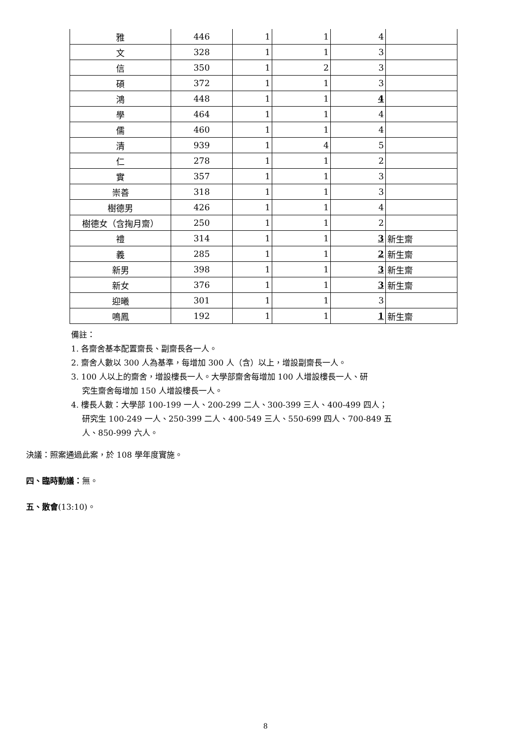| 雅 | 446 | 1 | 1 | 4 | |
| 文 | 328 | 1 | 1 | 3 | |
| 信 | 350 | 1 | 2 | 3 | |
| 碩 | 372 | 1 | 1 | 3 | |
| 鴻 | 448 | 1 | 1 | 4 | |
| 學 | 464 | 1 | 1 | 4 | |
| 儒 | 460 | 1 | 1 | 4 | |
| 清 | 939 | 1 | 4 | 5 | |
| 仁 | 278 | 1 | 1 | 2 | |
| 實 | 357 | 1 | 1 | 3 | |
| 崇善 | 318 | 1 | 1 | 3 | |
| 樹德男 | 426 | 1 | 1 | 4 | |
| 樹德女（含掬月齋） | 250 | 1 | 1 | 2 | |
| 禮 | 314 | 1 | 1 | 3 | 新生齋 |
| 義 | 285 | 1 | 1 | 2 | 新生齋 |
| 新男 | 398 | 1 | 1 | 3 | 新生齋 |
| 新女 | 376 | 1 | 1 | 3 | 新生齋 |
| 迎曦 | 301 | 1 | 1 | 3 | |
| 鳴鳳 | 192 | 1 | 1 | 1 | 新生齋 |
備註：
1. 各齋舍基本配置齋長、副齋長各一人。
2. 齋舍人數以 300 人為基準，每增加 300 人（含）以上，增設副齋長一人。
3. 100 人以上的齋舍，增設樓長一人。大學部齋舍每增加 100 人增設樓長一人、研
究生齋舍每增加 150 人增設樓長一人。
4. 樓長人數：大學部 100-199 一人、200-299 二人、300-399 三人、400-499 四人；
研究生 100-249 一人、250-399 二人、400-549 三人、550-699 四人、700-849 五
人、850-999 六人。
決議：照案通過此案，於 108 學年度實施。
四、臨時動議：無。
五、散會(13:10)。
8